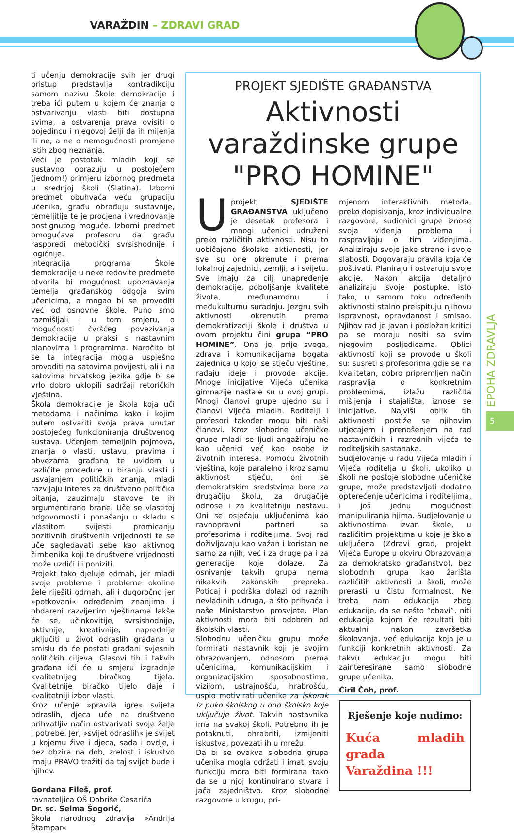VARAŽDIN – ZDRAVI GRAD
ti učenju demokracije svih jer drugi pristup predstavlja kontradikciju samom nazivu Škole demokracije i treba ići putem u kojem će znanja o ostvarivanju vlasti biti dostupna svima, a ostvarenja prava ovisiti o pojedincu i njegovoj želji da ih mijenja ili ne, a ne o nemogućnosti promjene istih zbog neznanja.
Veći je postotak mladih koji se sustavno obrazuju u postojećem (jednom!) primjeru izbornog predmeta u srednjoj školi (Slatina). Izborni predmet obuhvaća veću grupaciju učenika, građu obrađuju sustavnije, temeljitije te je procjena i vrednovanje postignutog moguće. Izborni predmet omogućava profesoru da građu rasporedi metodički svrsishodnije i logičnije.
Integracija programa Škole demokracije u neke redovite predmete otvorila bi mogućnost upoznavanja temelja građanskog odgoja svim učenicima, a mogao bi se provoditi već od osnovne škole. Puno smo razmišljali i u tom smjeru, o mogućnosti čvršćeg povezivanja demokracije u praksi s nastavnim planovima i programima. Naročito bi se ta integracija mogla uspješno provoditi na satovima povijesti, ali i na satovima hrvatskog jezika gdje bi se vrlo dobro uklopili sadržaji retoričkih vještina.
Škola demokracije je škola koja uči metodama i načinima kako i kojim putem ostvariti svoja prava unutar postojećeg funkcioniranja društvenog sustava. Učenjem temeljnih pojmova, znanja o vlasti, ustavu, pravima i obvezama građana te uvidom u različite procedure u biranju vlasti i usvajanjem političkih znanja, mladi razvijaju interes za društveno politička pitanja, zauzimaju stavove te ih argumentirano brane. Uče se vlastitoj odgovornosti i ponašanju u skladu s vlastitom svijesti, promicanju pozitivnih društvenih vrijednosti te se uče sagledavati sebe kao aktivnog čimbenika koji te društvene vrijednosti može uzdići ili poniziti.
Projekt tako djeluje odmah, jer mladi svoje probleme i probleme okoline žele riješiti odmah, ali i dugoročno jer »potkovani« određenim znanjima i obdareni razvijenim vještinama lakše će se, učinkovitije, svrsishodnije, aktivnije, kreativnije, naprednije uključiti u život odraslih građana u smislu da će postati građani svjesnih političkih ciljeva. Glasovi tih i takvih građana ići će u smjeru izgradnje kvalitetnijeg biračkog tijela. Kvalitetnije biračko tijelo daje i kvalitetniji izbor vlasti.
Kroz učenje »pravila igre« svijeta odraslih, djeca uče na društveno prihvatljiv način ostvarivati svoje želje i potrebe. Jer, »svijet odraslih« je svijet u kojemu žive i djeca, sada i ovdje, i bez obzira na dob, zrelost i iskustvo imaju PRAVO tražiti da taj svijet bude i njihov.
Gordana Fileš, prof.
ravnateljica OŠ Dobriše Cesarića
Dr. sc. Selma Šogorić,
Škola narodnog zdravlja »Andrija Štampar«
PROJEKT SJEDIŠTE GRAĐANSTVA
Aktivnosti varaždinske grupe "PRO HOMINE"
Uprojekt SJEDIŠTE GRAĐANSTVA uključeno je desetak profesora i mnogi učenici udruženi preko različitih aktivnosti. Nisu to uobičajene školske aktivnosti, jer sve su one okrenute i prema lokalnoj zajednici, zemlji, a i svijetu. Sve imaju za cilj unapređenje demokracije, poboljšanje kvalitete života, međunarodnu i međukulturnu suradnju. Jezgru svih aktivnosti okrenutih prema demokratizaciji škole i društva u ovom projektu čini grupa “PRO HOMINE”. Ona je, prije svega, zdrava i komunikacijama bogata zajednica u kojoj se stječu vještine, rađaju ideje i provode akcije. Mnoge inicijative Vijeća učenika gimnazije nastale su u ovoj grupi. Mnogi članovi grupe ujedno su i članovi Vijeća mladih. Roditelji i profesori također mogu biti naši članovi. Kroz slobodne učeničke grupe mladi se ljudi angažiraju ne kao učenici već kao osobe iz životnih interesa. Pomoću životnih vještina, koje paralelno i kroz samu aktivnost stječu, oni se demokratskim sredstvima bore za drugačiju školu, za drugačije odnose i za kvalitetniju nastavu. Oni se osjećaju uključenima kao ravnopravni partneri sa profesorima i roditeljima. Svoj rad doživljavaju kao važan i koristan ne samo za njih, već i za druge pa i za generacije koje dolaze. Za osnivanje takvih grupa nema nikakvih zakonskih prepreka. Poticaj i podrška dolazi od raznih nevladinih udruga, a što prihvaća i naše Ministarstvo prosvjete. Plan aktivnosti mora biti odobren od školskih vlasti.
Slobodnu učeničku grupu može formirati nastavnik koji je svojim obrazovanjem, odnosom prema učenicima, komunikacijskim i organizacijskim sposobnostima, vizijom, ustrajnošću, hrabrošću, uspio motivirati učenike za iskorak iz puko školskog u ono školsko koje uključuje život. Takvih nastavnika ima na svakoj školi. Potrebno ih je potaknuti, ohrabriti, izmijeniti iskustva, povezati ih u mrežu.
Da bi se ovakva slobodna grupa učenika mogla održati i imati svoju funkciju mora biti formirana tako da se u njoj kontinuirano stvara i jača zajedništvo. Kroz slobodne razgovore u krugu, pri-
mjenom interaktivnih metoda, preko dopisivanja, kroz individualne razgovore, sudionici grupe iznose svoja viđenja problema i raspravljaju o tim viđenjima. Analiziraju svoje jake strane i svoje slabosti. Dogovaraju pravila koja će poštivati. Planiraju i ostvaruju svoje akcije. Nakon akcija detaljno analiziraju svoje postupke. Isto tako, u samom toku određenih aktivnosti stalno preispituju njihovu ispravnost, opravdanost i smisao. Njihov rad je javan i podložan kritici pa se moraju nositi sa svim njegovim posljedicama. Oblici aktivnosti koji se provode u školi su: susreti s profesorima gdje se na kvalitetan, dobro pripremljen način raspravlja o konkretnim problemima, izlažu različita mišljenja i stajališta, iznose se inicijative. Najviši oblik tih aktivnosti postiže se njihovim utjecajem i prenošenjem na rad nastavničkih i razrednih vijeća te roditeljskih sastanaka.
Sudjelovanje u radu Vijeća mladih i Vijeća roditelja u školi, ukoliko u školi ne postoje slobodne učeničke grupe, može predstavljati dodatno opterećenje učenicima i roditeljima, i još jednu mogućnost manipuliranja njima. Sudjelovanje u aktivnostima izvan škole, u različitim projektima u koje je škola uključena (Zdravi grad, projekt Vijeća Europe u okviru Obrazovanja za demokratsko građanstvo), bez slobodnih grupa kao žarišta različitih aktivnosti u školi, može prerasti u čistu formalnost. Ne treba nam edukacija zbog edukacije, da se nešto “obavi”, niti edukacija kojom će rezultati biti aktualni nakon završetka školovanja, već edukacija koja je u funkciji konkretnih aktivnosti. Za takvu edukaciju mogu biti zainteresirane samo slobodne grupe učenika.
Ćiril Čoh, prof.
Rješenje koje nudimo:
Kuća mladih grada
Varaždina !!!
EPOHA ZDRAVLJA
5